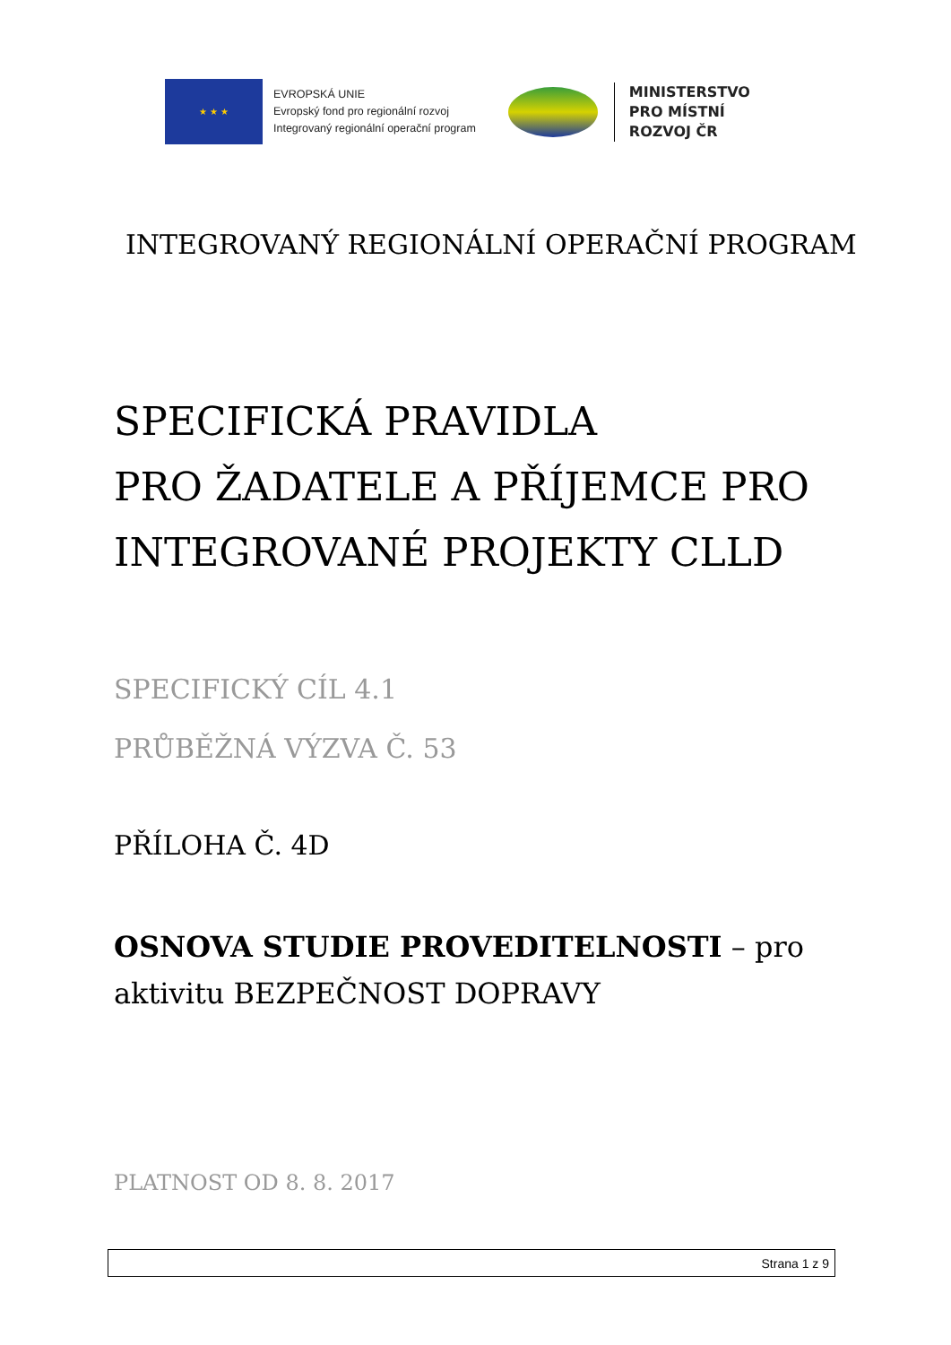★ ★ ★
EVROPSKÁ UNIE
Evropský fond pro regionální rozvoj
Integrovaný regionální operační program
MINISTERSTVO
PRO MÍSTNÍ
ROZVOJ ČR
INTEGROVANÝ REGIONÁLNÍ OPERAČNÍ PROGRAM
SPECIFICKÁ PRAVIDLA
PRO ŽADATELE A PŘÍJEMCE PRO
INTEGROVANÉ PROJEKTY CLLD
SPECIFICKÝ CÍL 4.1
PRŮBĚŽNÁ VÝZVA Č. 53
PŘÍLOHA Č. 4D
OSNOVA STUDIE PROVEDITELNOSTI – pro
aktivitu BEZPEČNOST DOPRAVY
PLATNOST OD 8. 8. 2017
Strana 1 z 9